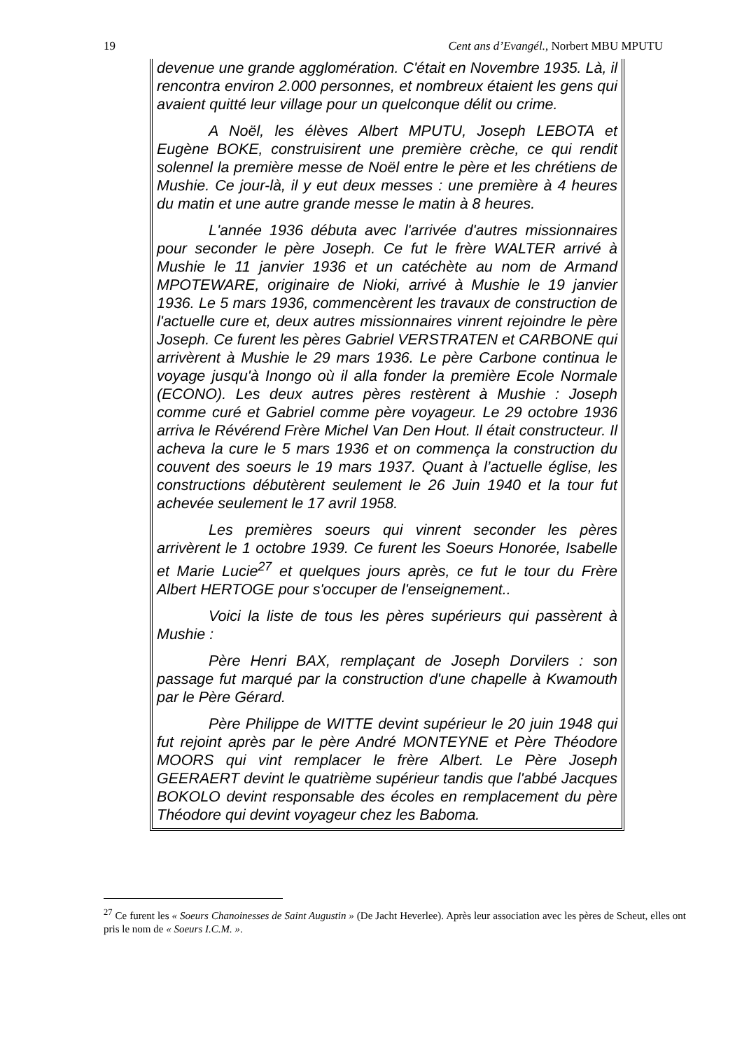19 Cent ans d’Evangél., Norbert MBU MPUTU
devenue une grande agglomération. C'était en Novembre 1935. Là, il rencontra environ 2.000 personnes, et nombreux étaient les gens qui avaient quitté leur village pour un quelconque délit ou crime.
A Noël, les élèves Albert MPUTU, Joseph LEBOTA et Eugène BOKE, construisirent une première crèche, ce qui rendit solennel la première messe de Noël entre le père et les chrétiens de Mushie. Ce jour-là, il y eut deux messes : une première à 4 heures du matin et une autre grande messe le matin à 8 heures.
L'année 1936 débuta avec l'arrivée d'autres missionnaires pour seconder le père Joseph. Ce fut le frère WALTER arrivé à Mushie le 11 janvier 1936 et un catéchète au nom de Armand MPOTEWARE, originaire de Nioki, arrivé à Mushie le 19 janvier 1936. Le 5 mars 1936, commencèrent les travaux de construction de l'actuelle cure et, deux autres missionnaires vinrent rejoindre le père Joseph. Ce furent les pères Gabriel VERSTRATEN et CARBONE qui arrivèrent à Mushie le 29 mars 1936. Le père Carbone continua le voyage jusqu'à Inongo où il alla fonder la première Ecole Normale (ECONO). Les deux autres pères restèrent à Mushie : Joseph comme curé et Gabriel comme père voyageur. Le 29 octobre 1936 arriva le Révérend Frère Michel Van Den Hout. Il était constructeur. Il acheva la cure le 5 mars 1936 et on commença la construction du couvent des soeurs le 19 mars 1937. Quant à l’actuelle église, les constructions débutèrent seulement le 26 Juin 1940 et la tour fut achevée seulement le 17 avril 1958.
Les premières soeurs qui vinrent seconder les pères arrivèrent le 1 octobre 1939. Ce furent les Soeurs Honorée, Isabelle et Marie Lucie<sup>27</sup> et quelques jours après, ce fut le tour du Frère Albert HERTOGE pour s'occuper de l'enseignement..
Voici la liste de tous les pères supérieurs qui passèrent à Mushie :
Père Henri BAX, remplaçant de Joseph Dorvilers : son passage fut marqué par la construction d'une chapelle à Kwamouth par le Père Gérard.
Père Philippe de WITTE devint supérieur le 20 juin 1948 qui fut rejoint après par le père André MONTEYNE et Père Théodore MOORS qui vint remplacer le frère Albert. Le Père Joseph GEERAERT devint le quatrième supérieur tandis que l'abbé Jacques BOKOLO devint responsable des écoles en remplacement du père Théodore qui devint voyageur chez les Baboma.
<sup>27</sup> Ce furent les « Soeurs Chanoinesses de Saint Augustin » (De Jacht Heverlee). Après leur association avec les pères de Scheut, elles ont pris le nom de « Soeurs I.C.M. ».